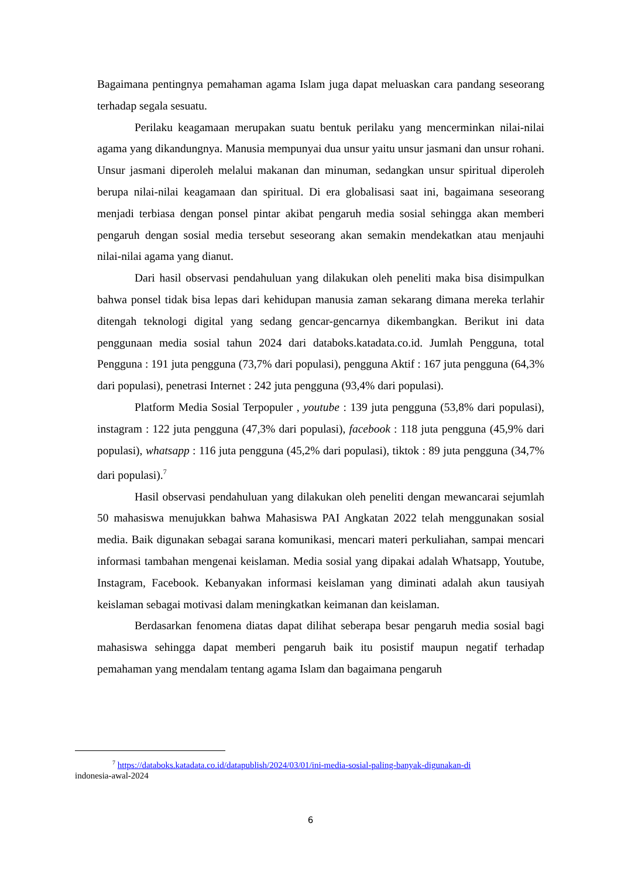Bagaimana pentingnya pemahaman agama Islam juga dapat meluaskan cara pandang seseorang terhadap segala sesuatu.
Perilaku keagamaan merupakan suatu bentuk perilaku yang mencerminkan nilai-nilai agama yang dikandungnya. Manusia mempunyai dua unsur yaitu unsur jasmani dan unsur rohani. Unsur jasmani diperoleh melalui makanan dan minuman, sedangkan unsur spiritual diperoleh berupa nilai-nilai keagamaan dan spiritual. Di era globalisasi saat ini, bagaimana seseorang menjadi terbiasa dengan ponsel pintar akibat pengaruh media sosial sehingga akan memberi pengaruh dengan sosial media tersebut seseorang akan semakin mendekatkan atau menjauhi nilai-nilai agama yang dianut.
Dari hasil observasi pendahuluan yang dilakukan oleh peneliti maka bisa disimpulkan bahwa ponsel tidak bisa lepas dari kehidupan manusia zaman sekarang dimana mereka terlahir ditengah teknologi digital yang sedang gencar-gencarnya dikembangkan. Berikut ini data penggunaan media sosial tahun 2024 dari databoks.katadata.co.id. Jumlah Pengguna, total Pengguna : 191 juta pengguna (73,7% dari populasi), pengguna Aktif : 167 juta pengguna (64,3% dari populasi), penetrasi Internet : 242 juta pengguna (93,4% dari populasi).
Platform Media Sosial Terpopuler , youtube : 139 juta pengguna (53,8% dari populasi), instagram : 122 juta pengguna (47,3% dari populasi), facebook : 118 juta pengguna (45,9% dari populasi), whatsapp : 116 juta pengguna (45,2% dari populasi), tiktok : 89 juta pengguna (34,7% dari populasi).<sup>7</sup>
Hasil observasi pendahuluan yang dilakukan oleh peneliti dengan mewancarai sejumlah 50 mahasiswa menujukkan bahwa Mahasiswa PAI Angkatan 2022 telah menggunakan sosial media. Baik digunakan sebagai sarana komunikasi, mencari materi perkuliahan, sampai mencari informasi tambahan mengenai keislaman. Media sosial yang dipakai adalah Whatsapp, Youtube, Instagram, Facebook. Kebanyakan informasi keislaman yang diminati adalah akun tausiyah keislaman sebagai motivasi dalam meningkatkan keimanan dan keislaman.
Berdasarkan fenomena diatas dapat dilihat seberapa besar pengaruh media sosial bagi mahasiswa sehingga dapat memberi pengaruh baik itu posistif maupun negatif terhadap pemahaman yang mendalam tentang agama Islam dan bagaimana pengaruh
<sup>7</sup> https://databoks.katadata.co.id/datapublish/2024/03/01/ini-media-sosial-paling-banyak-digunakan-di
indonesia-awal-2024
6